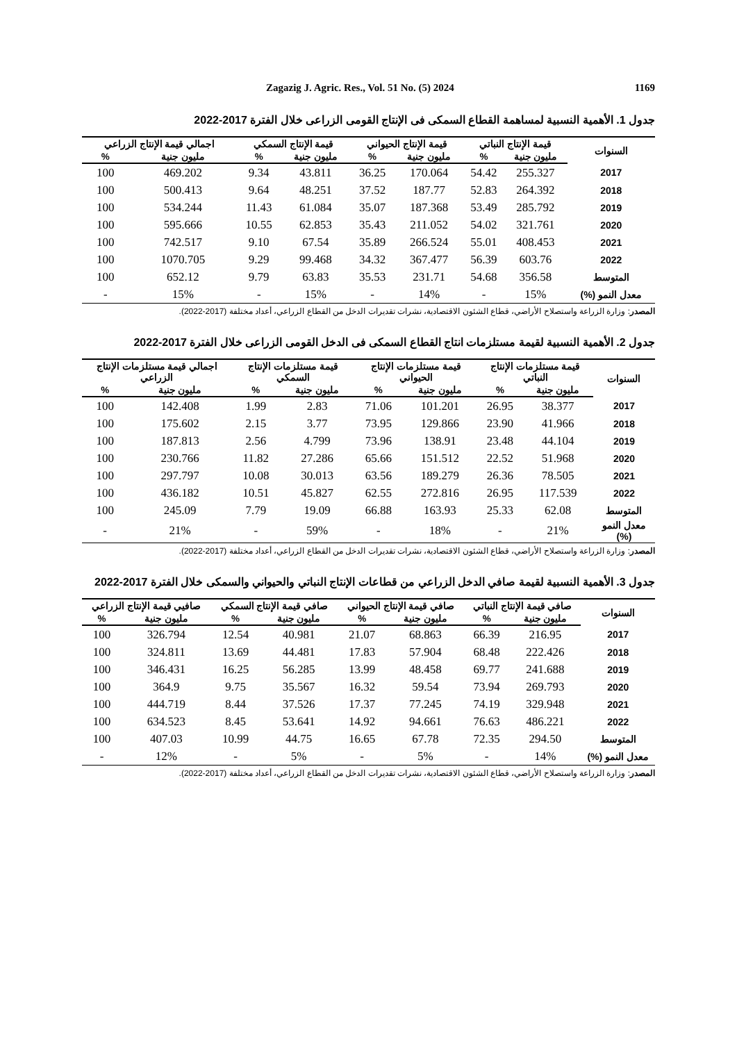Zagazig J. Agric. Res., Vol. 51 No. (5) 2024 1169
جدول 1. الأهمية النسبية لمساهمة القطاع السمكى فى الإنتاج القومى الزراعى خلال الفترة 2017-2022
| السنوات | قيمة الإنتاج النباتي | | قيمة الإنتاج الحيواني | | قيمة الإنتاج السمكي | | اجمالي قيمة الإنتاج الزراعي | |
| --- | --- | --- | --- | --- | --- | --- | --- | --- |
| | مليون جنية | % | مليون جنية | % | مليون جنية | % | مليون جنية | % |
| 2017 | 255.327 | 54.42 | 170.064 | 36.25 | 43.811 | 9.34 | 469.202 | 100 |
| 2018 | 264.392 | 52.83 | 187.77 | 37.52 | 48.251 | 9.64 | 500.413 | 100 |
| 2019 | 285.792 | 53.49 | 187.368 | 35.07 | 61.084 | 11.43 | 534.244 | 100 |
| 2020 | 321.761 | 54.02 | 211.052 | 35.43 | 62.853 | 10.55 | 595.666 | 100 |
| 2021 | 408.453 | 55.01 | 266.524 | 35.89 | 67.54 | 9.10 | 742.517 | 100 |
| 2022 | 603.76 | 56.39 | 367.477 | 34.32 | 99.468 | 9.29 | 1070.705 | 100 |
| المتوسط | 356.58 | 54.68 | 231.71 | 35.53 | 63.83 | 9.79 | 652.12 | 100 |
| معدل النمو (%) | 15% | - | 14% | - | 15% | - | 15% | - |
المصدر: وزارة الزراعة واستصلاح الأراضي، قطاع الشئون الاقتصادية، نشرات تقديرات الدخل من القطاع الزراعي، أعداد مختلفة (2017-2022).
جدول 2. الأهمية النسبية لقيمة مستلزمات انتاج القطاع السمكى فى الدخل القومى الزراعى خلال الفترة 2017-2022
| السنوات | قيمة مستلزمات الإنتاج النباتي | | قيمة مستلزمات الإنتاج الحيواني | | قيمة مستلزمات الإنتاج السمكي | | اجمالي قيمة مستلزمات الإنتاج الزراعي | |
| --- | --- | --- | --- | --- | --- | --- | --- | --- |
| | مليون جنية | % | مليون جنية | % | مليون جنية | % | مليون جنية | % |
| 2017 | 38.377 | 26.95 | 101.201 | 71.06 | 2.83 | 1.99 | 142.408 | 100 |
| 2018 | 41.966 | 23.90 | 129.866 | 73.95 | 3.77 | 2.15 | 175.602 | 100 |
| 2019 | 44.104 | 23.48 | 138.91 | 73.96 | 4.799 | 2.56 | 187.813 | 100 |
| 2020 | 51.968 | 22.52 | 151.512 | 65.66 | 27.286 | 11.82 | 230.766 | 100 |
| 2021 | 78.505 | 26.36 | 189.279 | 63.56 | 30.013 | 10.08 | 297.797 | 100 |
| 2022 | 117.539 | 26.95 | 272.816 | 62.55 | 45.827 | 10.51 | 436.182 | 100 |
| المتوسط | 62.08 | 25.33 | 163.93 | 66.88 | 19.09 | 7.79 | 245.09 | 100 |
| معدل النمو (%) | 21% | - | 18% | - | 59% | - | 21% | - |
المصدر: وزارة الزراعة واستصلاح الأراضي، قطاع الشئون الاقتصادية، نشرات تقديرات الدخل من القطاع الزراعي، أعداد مختلفة (2017-2022).
جدول 3. الأهمية النسبية لقيمة صافي الدخل الزراعي من قطاعات الإنتاج النباتي والحيواني والسمكى خلال الفترة 2017-2022
| السنوات | صافي قيمة الإنتاج النباتي | | صافي قيمة الإنتاج الحيواني | | صافي قيمة الإنتاج السمكي | | صافيي قيمة الإنتاج الزراعي | |
| --- | --- | --- | --- | --- | --- | --- | --- | --- |
| | مليون جنية | % | مليون جنية | % | مليون جنية | % | مليون جنية | % |
| 2017 | 216.95 | 66.39 | 68.863 | 21.07 | 40.981 | 12.54 | 326.794 | 100 |
| 2018 | 222.426 | 68.48 | 57.904 | 17.83 | 44.481 | 13.69 | 324.811 | 100 |
| 2019 | 241.688 | 69.77 | 48.458 | 13.99 | 56.285 | 16.25 | 346.431 | 100 |
| 2020 | 269.793 | 73.94 | 59.54 | 16.32 | 35.567 | 9.75 | 364.9 | 100 |
| 2021 | 329.948 | 74.19 | 77.245 | 17.37 | 37.526 | 8.44 | 444.719 | 100 |
| 2022 | 486.221 | 76.63 | 94.661 | 14.92 | 53.641 | 8.45 | 634.523 | 100 |
| المتوسط | 294.50 | 72.35 | 67.78 | 16.65 | 44.75 | 10.99 | 407.03 | 100 |
| معدل النمو (%) | 14% | - | 5% | - | 5% | - | 12% | - |
المصدر: وزارة الزراعة واستصلاح الأراضي، قطاع الشئون الاقتصادية، نشرات تقديرات الدخل من القطاع الزراعي، أعداد مختلفة (2017-2022).